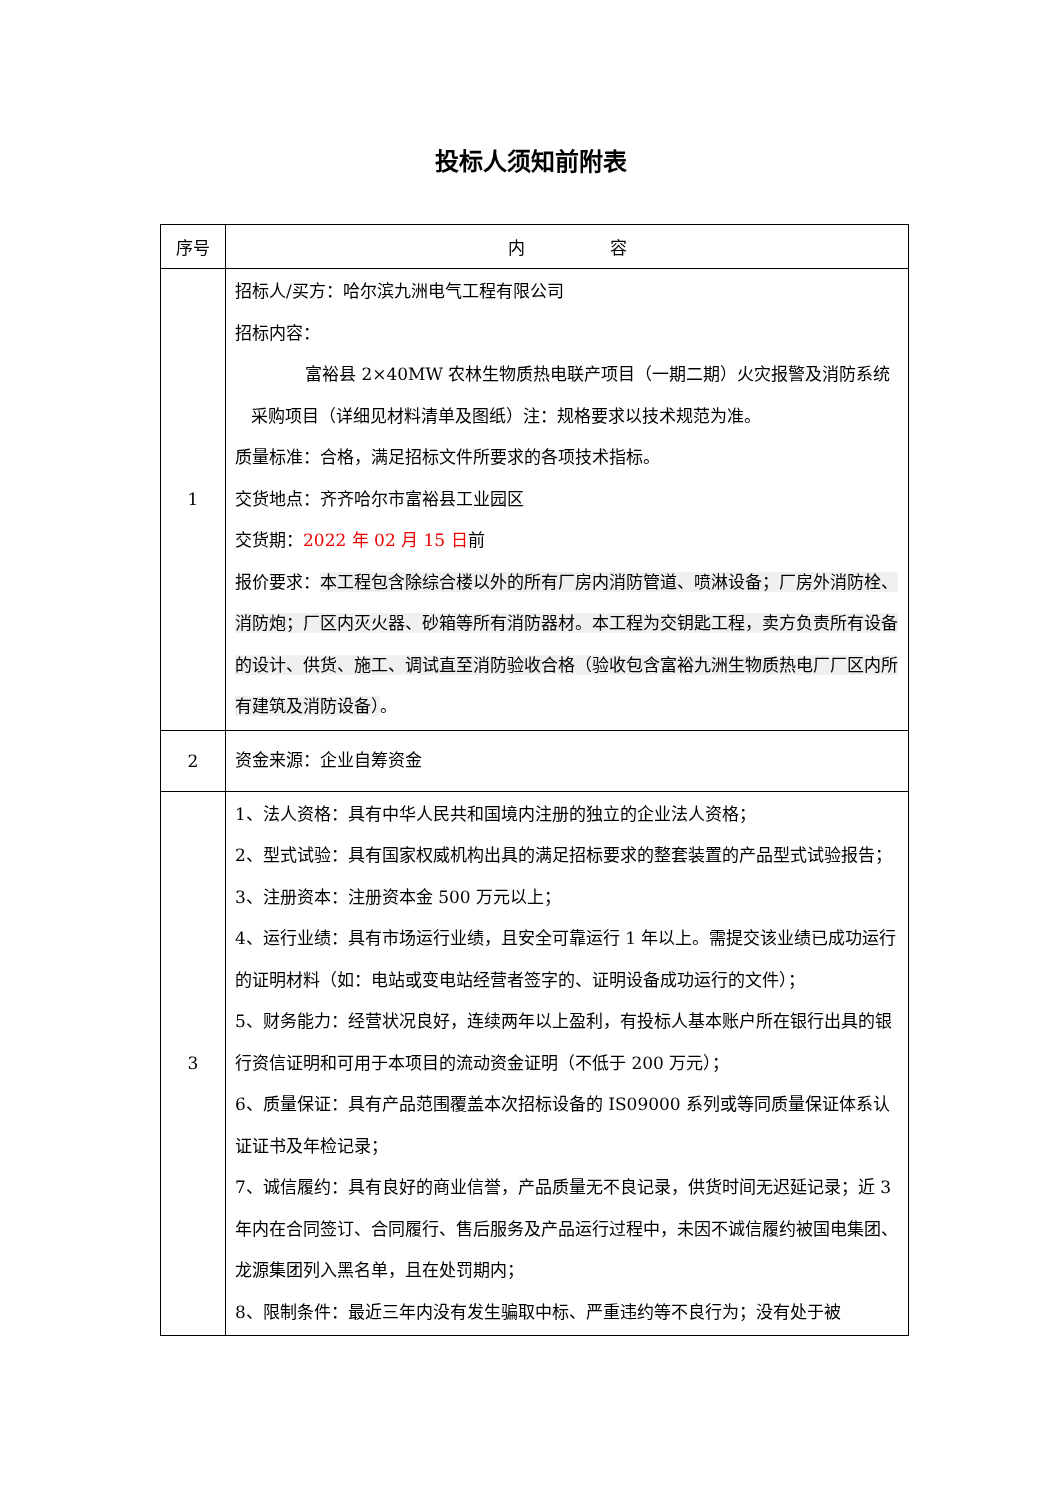投标人须知前附表
| 序号 | 内 容 |
| --- | --- |
| 1 | 招标人/买方：哈尔滨九洲电气工程有限公司 招标内容： 富裕县 2×40MW 农林生物质热电联产项目（一期二期）火灾报警及消防系统采购项目（详细见材料清单及图纸）注：规格要求以技术规范为准。 质量标准：合格，满足招标文件所要求的各项技术指标。 交货地点：齐齐哈尔市富裕县工业园区 交货期： 2022 年 02 月 15 日 前 报价要求： 本工程包含除综合楼以外的所有厂房内消防管道、喷淋设备；厂房外消防栓、消防炮；厂区内灭火器、砂箱等所有消防器材。本工程为交钥匙工程，卖方负责所有设备的设计、供货、施工、调试直至消防验收合格（验收包含富裕九洲生物质热电厂厂区内所有建筑及消防设备） 。 |
| 2 | 资金来源：企业自筹资金 |
| 3 | 1、法人资格：具有中华人民共和国境内注册的独立的企业法人资格； 2、型式试验：具有国家权威机构出具的满足招标要求的整套装置的产品型式试验报告； 3、注册资本：注册资本金 500 万元以上； 4、运行业绩：具有市场运行业绩，且安全可靠运行 1 年以上。需提交该业绩已成功运行的证明材料（如：电站或变电站经营者签字的、证明设备成功运行的文件）； 5、财务能力：经营状况良好，连续两年以上盈利，有投标人基本账户所在银行出具的银行资信证明和可用于本项目的流动资金证明（不低于 200 万元）； 6、质量保证：具有产品范围覆盖本次招标设备的 IS09000 系列或等同质量保证体系认证证书及年检记录； 7、诚信履约：具有良好的商业信誉，产品质量无不良记录，供货时间无迟延记录；近 3 年内在合同签订、合同履行、售后服务及产品运行过程中，未因不诚信履约被国电集团、龙源集团列入黑名单，且在处罚期内； 8、限制条件：最近三年内没有发生骗取中标、严重违约等不良行为；没有处于被 |